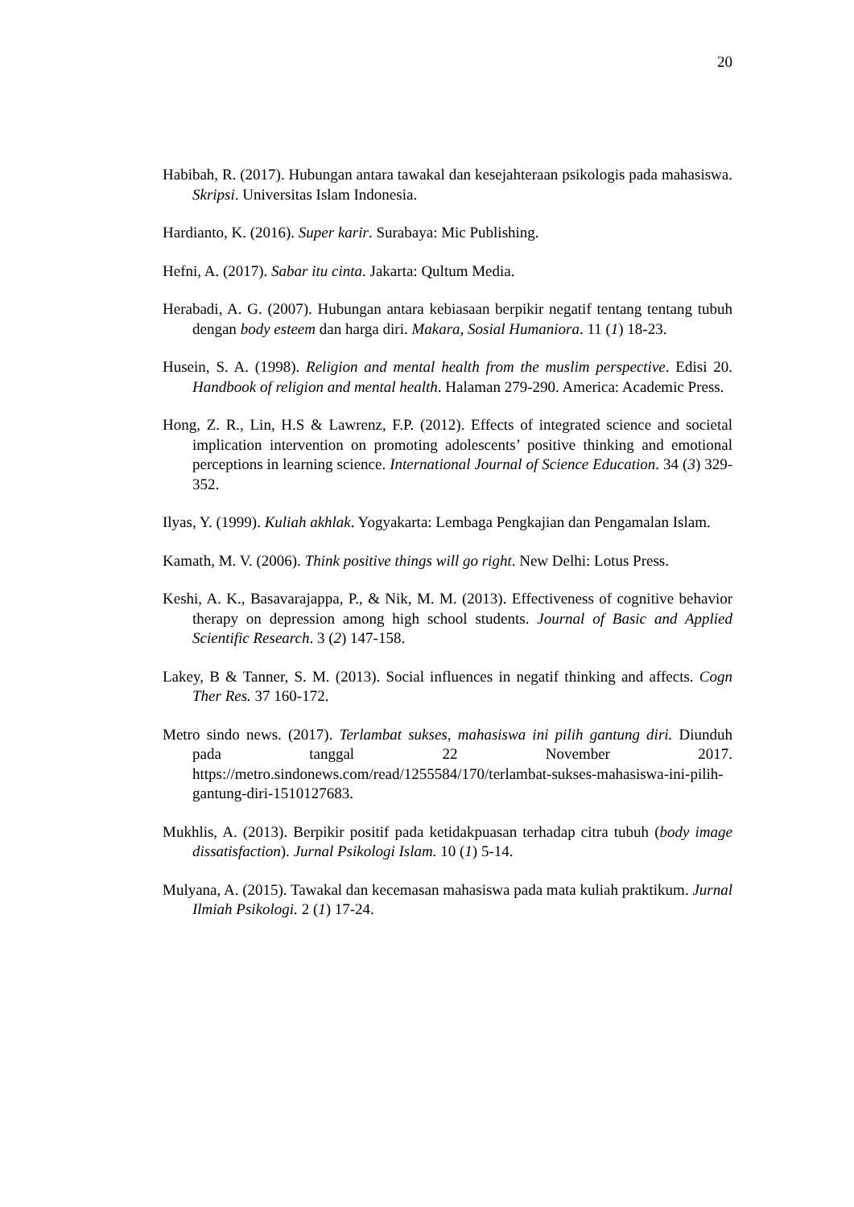20
Habibah, R. (2017). Hubungan antara tawakal dan kesejahteraan psikologis pada mahasiswa. Skripsi. Universitas Islam Indonesia.
Hardianto, K. (2016). Super karir. Surabaya: Mic Publishing.
Hefni, A. (2017). Sabar itu cinta. Jakarta: Qultum Media.
Herabadi, A. G. (2007). Hubungan antara kebiasaan berpikir negatif tentang tentang tubuh dengan body esteem dan harga diri. Makara, Sosial Humaniora. 11 (1) 18-23.
Husein, S. A. (1998). Religion and mental health from the muslim perspective. Edisi 20. Handbook of religion and mental health. Halaman 279-290. America: Academic Press.
Hong, Z. R., Lin, H.S & Lawrenz, F.P. (2012). Effects of integrated science and societal implication intervention on promoting adolescents’ positive thinking and emotional perceptions in learning science. International Journal of Science Education. 34 (3) 329-352.
Ilyas, Y. (1999). Kuliah akhlak. Yogyakarta: Lembaga Pengkajian dan Pengamalan Islam.
Kamath, M. V. (2006). Think positive things will go right. New Delhi: Lotus Press.
Keshi, A. K., Basavarajappa, P., & Nik, M. M. (2013). Effectiveness of cognitive behavior therapy on depression among high school students. Journal of Basic and Applied Scientific Research. 3 (2) 147-158.
Lakey, B & Tanner, S. M. (2013). Social influences in negatif thinking and affects. Cogn Ther Res. 37 160-172.
Metro sindo news. (2017). Terlambat sukses, mahasiswa ini pilih gantung diri. Diunduh pada tanggal 22 November 2017. https://metro.sindonews.com/read/1255584/170/terlambat-sukses-mahasiswa-ini-pilih-gantung-diri-1510127683.
Mukhlis, A. (2013). Berpikir positif pada ketidakpuasan terhadap citra tubuh (body image dissatisfaction). Jurnal Psikologi Islam. 10 (1) 5-14.
Mulyana, A. (2015). Tawakal dan kecemasan mahasiswa pada mata kuliah praktikum. Jurnal Ilmiah Psikologi. 2 (1) 17-24.